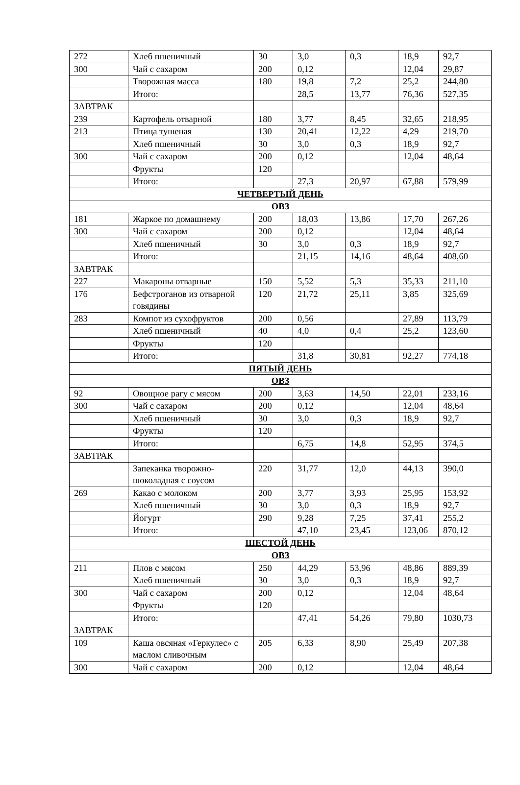| 272 | Хлеб пшеничный | 30 | 3,0 | 0,3 | 18,9 | 92,7 |
| 300 | Чай с сахаром | 200 | 0,12 | | 12,04 | 29,87 |
| | Творожная масса | 180 | 19,8 | 7,2 | 25,2 | 244,80 |
| | Итого: | | 28,5 | 13,77 | 76,36 | 527,35 |
| ЗАВТРАК | | | | | | |
| 239 | Картофель отварной | 180 | 3,77 | 8,45 | 32,65 | 218,95 |
| 213 | Птица тушеная | 130 | 20,41 | 12,22 | 4,29 | 219,70 |
| | Хлеб пшеничный | 30 | 3,0 | 0,3 | 18,9 | 92,7 |
| 300 | Чай с сахаром | 200 | 0,12 | | 12,04 | 48,64 |
| | Фрукты | 120 | | | | |
| | Итого: | | 27,3 | 20,97 | 67,88 | 579,99 |
| ЧЕТВЕРТЫЙ ДЕНЬ | | | | | | |
| ОВЗ | | | | | | |
| 181 | Жаркое по домашнему | 200 | 18,03 | 13,86 | 17,70 | 267,26 |
| 300 | Чай с сахаром | 200 | 0,12 | | 12,04 | 48,64 |
| | Хлеб пшеничный | 30 | 3,0 | 0,3 | 18,9 | 92,7 |
| | Итого: | | 21,15 | 14,16 | 48,64 | 408,60 |
| ЗАВТРАК | | | | | | |
| 227 | Макароны отварные | 150 | 5,52 | 5,3 | 35,33 | 211,10 |
| 176 | Бефстроганов из отварной говядины | 120 | 21,72 | 25,11 | 3,85 | 325,69 |
| 283 | Компот из сухофруктов | 200 | 0,56 | | 27,89 | 113,79 |
| | Хлеб пшеничный | 40 | 4,0 | 0,4 | 25,2 | 123,60 |
| | Фрукты | 120 | | | | |
| | Итого: | | 31,8 | 30,81 | 92,27 | 774,18 |
| ПЯТЫЙ ДЕНЬ | | | | | | |
| ОВЗ | | | | | | |
| 92 | Овощное рагу с мясом | 200 | 3,63 | 14,50 | 22,01 | 233,16 |
| 300 | Чай с сахаром | 200 | 0,12 | | 12,04 | 48,64 |
| | Хлеб пшеничный | 30 | 3,0 | 0,3 | 18,9 | 92,7 |
| | Фрукты | 120 | | | | |
| | Итого: | | 6,75 | 14,8 | 52,95 | 374,5 |
| ЗАВТРАК | | | | | | |
| | Запеканка творожно-шоколадная с соусом | 220 | 31,77 | 12,0 | 44,13 | 390,0 |
| 269 | Какао с молоком | 200 | 3,77 | 3,93 | 25,95 | 153,92 |
| | Хлеб пшеничный | 30 | 3,0 | 0,3 | 18,9 | 92,7 |
| | Йогурт | 290 | 9,28 | 7,25 | 37,41 | 255,2 |
| | Итого: | | 47,10 | 23,45 | 123,06 | 870,12 |
| ШЕСТОЙ ДЕНЬ | | | | | | |
| ОВЗ | | | | | | |
| 211 | Плов с мясом | 250 | 44,29 | 53,96 | 48,86 | 889,39 |
| | Хлеб пшеничный | 30 | 3,0 | 0,3 | 18,9 | 92,7 |
| 300 | Чай с сахаром | 200 | 0,12 | | 12,04 | 48,64 |
| | Фрукты | 120 | | | | |
| | Итого: | | 47,41 | 54,26 | 79,80 | 1030,73 |
| ЗАВТРАК | | | | | | |
| 109 | Каша овсяная «Геркулес» с маслом сливочным | 205 | 6,33 | 8,90 | 25,49 | 207,38 |
| 300 | Чай с сахаром | 200 | 0,12 | | 12,04 | 48,64 |